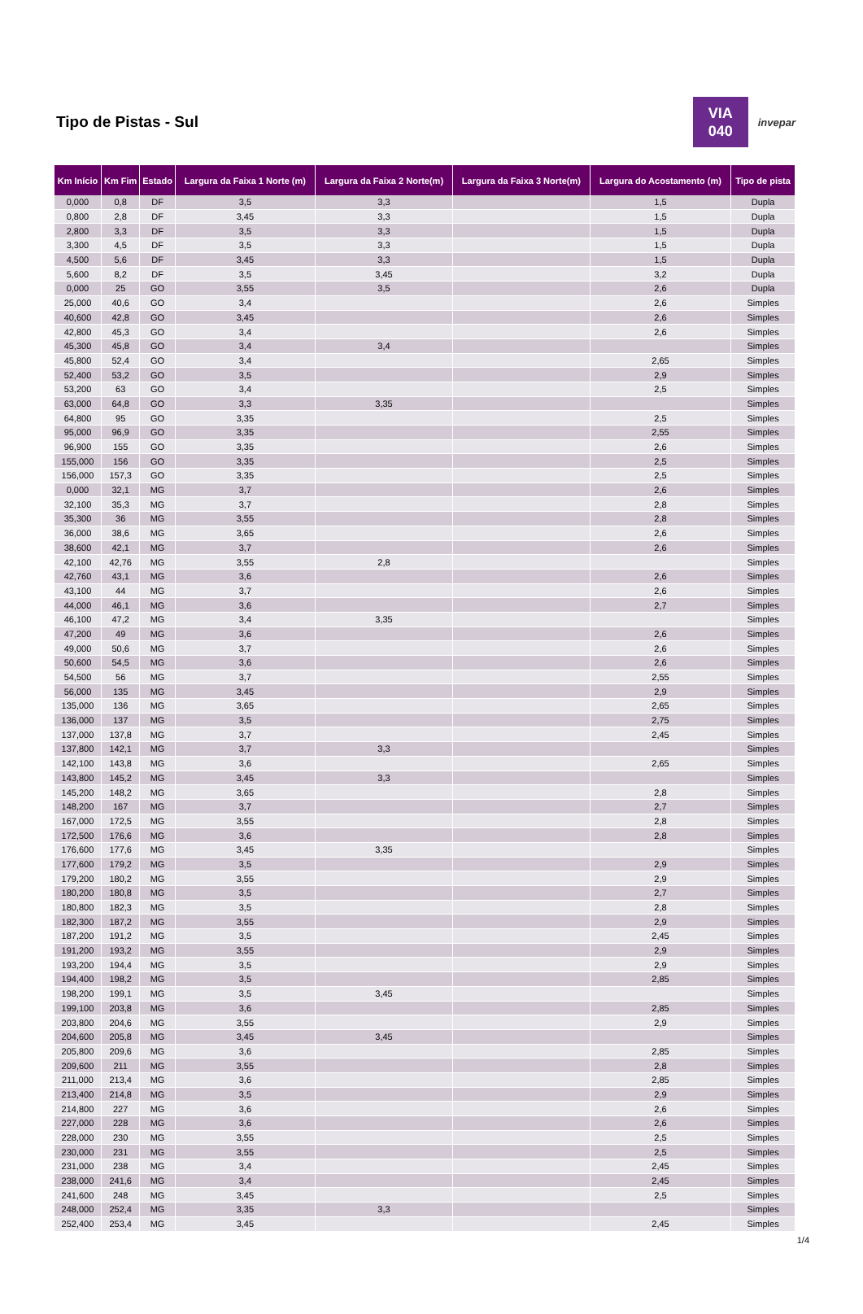Tipo de Pistas - Sul
VIA
040
invepar
| Km Início | Km Fim | Estado | Largura da Faixa 1 Norte (m) | Largura da Faixa 2 Norte(m) | Largura da Faixa 3 Norte(m) | Largura do Acostamento (m) | Tipo de pista |
| --- | --- | --- | --- | --- | --- | --- | --- |
| 0,000 | 0,8 | DF | 3,5 | 3,3 | | 1,5 | Dupla |
| 0,800 | 2,8 | DF | 3,45 | 3,3 | | 1,5 | Dupla |
| 2,800 | 3,3 | DF | 3,5 | 3,3 | | 1,5 | Dupla |
| 3,300 | 4,5 | DF | 3,5 | 3,3 | | 1,5 | Dupla |
| 4,500 | 5,6 | DF | 3,45 | 3,3 | | 1,5 | Dupla |
| 5,600 | 8,2 | DF | 3,5 | 3,45 | | 3,2 | Dupla |
| 0,000 | 25 | GO | 3,55 | 3,5 | | 2,6 | Dupla |
| 25,000 | 40,6 | GO | 3,4 | | | 2,6 | Simples |
| 40,600 | 42,8 | GO | 3,45 | | | 2,6 | Simples |
| 42,800 | 45,3 | GO | 3,4 | | | 2,6 | Simples |
| 45,300 | 45,8 | GO | 3,4 | 3,4 | | | Simples |
| 45,800 | 52,4 | GO | 3,4 | | | 2,65 | Simples |
| 52,400 | 53,2 | GO | 3,5 | | | 2,9 | Simples |
| 53,200 | 63 | GO | 3,4 | | | 2,5 | Simples |
| 63,000 | 64,8 | GO | 3,3 | 3,35 | | | Simples |
| 64,800 | 95 | GO | 3,35 | | | 2,5 | Simples |
| 95,000 | 96,9 | GO | 3,35 | | | 2,55 | Simples |
| 96,900 | 155 | GO | 3,35 | | | 2,6 | Simples |
| 155,000 | 156 | GO | 3,35 | | | 2,5 | Simples |
| 156,000 | 157,3 | GO | 3,35 | | | 2,5 | Simples |
| 0,000 | 32,1 | MG | 3,7 | | | 2,6 | Simples |
| 32,100 | 35,3 | MG | 3,7 | | | 2,8 | Simples |
| 35,300 | 36 | MG | 3,55 | | | 2,8 | Simples |
| 36,000 | 38,6 | MG | 3,65 | | | 2,6 | Simples |
| 38,600 | 42,1 | MG | 3,7 | | | 2,6 | Simples |
| 42,100 | 42,76 | MG | 3,55 | 2,8 | | | Simples |
| 42,760 | 43,1 | MG | 3,6 | | | 2,6 | Simples |
| 43,100 | 44 | MG | 3,7 | | | 2,6 | Simples |
| 44,000 | 46,1 | MG | 3,6 | | | 2,7 | Simples |
| 46,100 | 47,2 | MG | 3,4 | 3,35 | | | Simples |
| 47,200 | 49 | MG | 3,6 | | | 2,6 | Simples |
| 49,000 | 50,6 | MG | 3,7 | | | 2,6 | Simples |
| 50,600 | 54,5 | MG | 3,6 | | | 2,6 | Simples |
| 54,500 | 56 | MG | 3,7 | | | 2,55 | Simples |
| 56,000 | 135 | MG | 3,45 | | | 2,9 | Simples |
| 135,000 | 136 | MG | 3,65 | | | 2,65 | Simples |
| 136,000 | 137 | MG | 3,5 | | | 2,75 | Simples |
| 137,000 | 137,8 | MG | 3,7 | | | 2,45 | Simples |
| 137,800 | 142,1 | MG | 3,7 | 3,3 | | | Simples |
| 142,100 | 143,8 | MG | 3,6 | | | 2,65 | Simples |
| 143,800 | 145,2 | MG | 3,45 | 3,3 | | | Simples |
| 145,200 | 148,2 | MG | 3,65 | | | 2,8 | Simples |
| 148,200 | 167 | MG | 3,7 | | | 2,7 | Simples |
| 167,000 | 172,5 | MG | 3,55 | | | 2,8 | Simples |
| 172,500 | 176,6 | MG | 3,6 | | | 2,8 | Simples |
| 176,600 | 177,6 | MG | 3,45 | 3,35 | | | Simples |
| 177,600 | 179,2 | MG | 3,5 | | | 2,9 | Simples |
| 179,200 | 180,2 | MG | 3,55 | | | 2,9 | Simples |
| 180,200 | 180,8 | MG | 3,5 | | | 2,7 | Simples |
| 180,800 | 182,3 | MG | 3,5 | | | 2,8 | Simples |
| 182,300 | 187,2 | MG | 3,55 | | | 2,9 | Simples |
| 187,200 | 191,2 | MG | 3,5 | | | 2,45 | Simples |
| 191,200 | 193,2 | MG | 3,55 | | | 2,9 | Simples |
| 193,200 | 194,4 | MG | 3,5 | | | 2,9 | Simples |
| 194,400 | 198,2 | MG | 3,5 | | | 2,85 | Simples |
| 198,200 | 199,1 | MG | 3,5 | 3,45 | | | Simples |
| 199,100 | 203,8 | MG | 3,6 | | | 2,85 | Simples |
| 203,800 | 204,6 | MG | 3,55 | | | 2,9 | Simples |
| 204,600 | 205,8 | MG | 3,45 | 3,45 | | | Simples |
| 205,800 | 209,6 | MG | 3,6 | | | 2,85 | Simples |
| 209,600 | 211 | MG | 3,55 | | | 2,8 | Simples |
| 211,000 | 213,4 | MG | 3,6 | | | 2,85 | Simples |
| 213,400 | 214,8 | MG | 3,5 | | | 2,9 | Simples |
| 214,800 | 227 | MG | 3,6 | | | 2,6 | Simples |
| 227,000 | 228 | MG | 3,6 | | | 2,6 | Simples |
| 228,000 | 230 | MG | 3,55 | | | 2,5 | Simples |
| 230,000 | 231 | MG | 3,55 | | | 2,5 | Simples |
| 231,000 | 238 | MG | 3,4 | | | 2,45 | Simples |
| 238,000 | 241,6 | MG | 3,4 | | | 2,45 | Simples |
| 241,600 | 248 | MG | 3,45 | | | 2,5 | Simples |
| 248,000 | 252,4 | MG | 3,35 | 3,3 | | | Simples |
| 252,400 | 253,4 | MG | 3,45 | | | 2,45 | Simples |
1/4